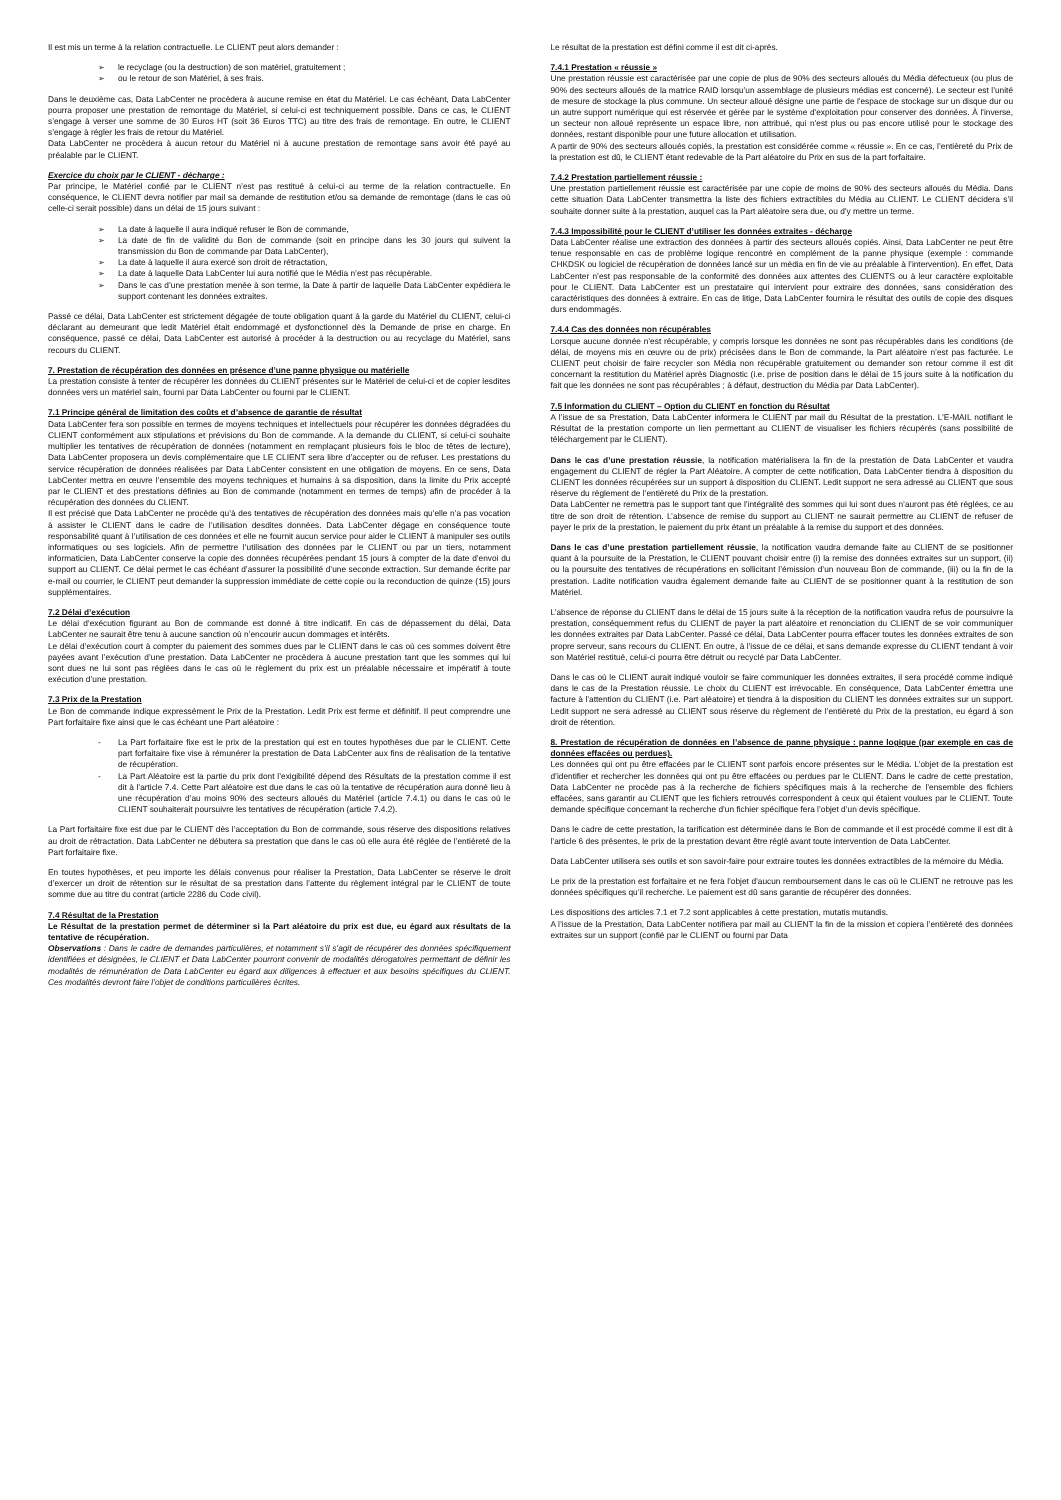Il est mis un terme à la relation contractuelle. Le CLIENT peut alors demander :
le recyclage (ou la destruction) de son matériel, gratuitement ;
ou le retour de son Matériel, à ses frais.
Dans le deuxième cas, Data LabCenter ne procèdera à aucune remise en état du Matériel. Le cas échéant, Data LabCenter pourra proposer une prestation de remontage du Matériel, si celui-ci est techniquement possible. Dans ce cas, le CLIENT s’engage à verser une somme de 30 Euros HT (soit 36 Euros TTC) au titre des frais de remontage. En outre, le CLIENT s’engage à régler les frais de retour du Matériel.
Data LabCenter ne procèdera à aucun retour du Matériel ni à aucune prestation de remontage sans avoir été payé au préalable par le CLIENT.
Exercice du choix par le CLIENT - décharge :
Par principe, le Matériel confié par le CLIENT n’est pas restitué à celui-ci au terme de la relation contractuelle. En conséquence, le CLIENT devra notifier par mail sa demande de restitution et/ou sa demande de remontage (dans le cas où celle-ci serait possible) dans un délai de 15 jours suivant :
La date à laquelle il aura indiqué refuser le Bon de commande,
La date de fin de validité du Bon de commande (soit en principe dans les 30 jours qui suivent la transmission du Bon de commande par Data LabCenter),
La date à laquelle il aura exercé son droit de rétractation,
La date à laquelle Data LabCenter lui aura notifié que le Média n’est pas récupérable.
Dans le cas d’une prestation menée à son terme, la Date à partir de laquelle Data LabCenter expédiera le support contenant les données extraites.
Passé ce délai, Data LabCenter est strictement dégagée de toute obligation quant à la garde du Matériel du CLIENT, celui-ci déclarant au demeurant que ledit Matériel était endommagé et dysfonctionnel dès la Demande de prise en charge. En conséquence, passé ce délai, Data LabCenter est autorisé à procéder à la destruction ou au recyclage du Matériel, sans recours du CLIENT.
7. Prestation de récupération des données en présence d’une panne physique ou matérielle
La prestation consiste à tenter de récupérer les données du CLIENT présentes sur le Matériel de celui-ci et de copier lesdites données vers un matériel sain, fourni par Data LabCenter ou fourni par le CLIENT.
7.1 Principe général de limitation des coûts et d’absence de garantie de résultat
Data LabCenter fera son possible en termes de moyens techniques et intellectuels pour récupérer les données dégradées du CLIENT conformément aux stipulations et prévisions du Bon de commande. A la demande du CLIENT, si celui-ci souhaite multiplier les tentatives de récupération de données (notamment en remplaçant plusieurs fois le bloc de têtes de lecture), Data LabCenter proposera un devis complémentaire que LE CLIENT sera libre d’accepter ou de refuser. Les prestations du service récupération de données réalisées par Data LabCenter consistent en une obligation de moyens. En ce sens, Data LabCenter mettra en œuvre l’ensemble des moyens techniques et humains à sa disposition, dans la limite du Prix accepté par le CLIENT et des prestations définies au Bon de commande (notamment en termes de temps) afin de procéder à la récupération des données du CLIENT.
Il est précisé que Data LabCenter ne procède qu’à des tentatives de récupération des données mais qu’elle n’a pas vocation à assister le CLIENT dans le cadre de l’utilisation desdites données. Data LabCenter dégage en conséquence toute responsabilité quant à l’utilisation de ces données et elle ne fournit aucun service pour aider le CLIENT à manipuler ses outils informatiques ou ses logiciels. Afin de permettre l’utilisation des données par le CLIENT ou par un tiers, notamment informaticien, Data LabCenter conserve la copie des données récupérées pendant 15 jours à compter de la date d’envoi du support au CLIENT. Ce délai permet le cas échéant d’assurer la possibilité d’une seconde extraction. Sur demande écrite par e-mail ou courrier, le CLIENT peut demander la suppression immédiate de cette copie ou la reconduction de quinze (15) jours supplémentaires.
7.2 Délai d’exécution
Le délai d’exécution figurant au Bon de commande est donné à titre indicatif. En cas de dépassement du délai, Data LabCenter ne saurait être tenu à aucune sanction où n’encourir aucun dommages et intérêts.
Le délai d’exécution court à compter du paiement des sommes dues par le CLIENT dans le cas où ces sommes doivent être payées avant l’exécution d’une prestation. Data LabCenter ne procèdera à aucune prestation tant que les sommes qui lui sont dues ne lui sont pas réglées dans le cas où le règlement du prix est un préalable nécessaire et impératif à toute exécution d’une prestation.
7.3 Prix de la Prestation
Le Bon de commande indique expressément le Prix de la Prestation. Ledit Prix est ferme et définitif. Il peut comprendre une Part forfaitaire fixe ainsi que le cas échéant une Part aléatoire :
La Part forfaitaire fixe est le prix de la prestation qui est en toutes hypothèses due par le CLIENT. Cette part forfaitaire fixe vise à rémunérer la prestation de Data LabCenter aux fins de réalisation de la tentative de récupération.
La Part Aléatoire est la partie du prix dont l’exigibilité dépend des Résultats de la prestation comme il est dit à l’article 7.4. Cette Part aléatoire est due dans le cas où la tentative de récupération aura donné lieu à une récupération d’au moins 90% des secteurs alloués du Matériel (article 7.4.1) ou dans le cas où le CLIENT souhaiterait poursuivre les tentatives de récupération (article 7.4.2).
La Part forfaitaire fixe est due par le CLIENT dès l’acceptation du Bon de commande, sous réserve des dispositions relatives au droit de rétractation. Data LabCenter ne débutera sa prestation que dans le cas où elle aura été réglée de l’entièreté de la Part forfaitaire fixe.
En toutes hypothèses, et peu importe les délais convenus pour réaliser la Prestation, Data LabCenter se réserve le droit d’exercer un droit de rétention sur le résultat de sa prestation dans l’attente du règlement intégral par le CLIENT de toute somme due au titre du contrat (article 2286 du Code civil).
7.4 Résultat de la Prestation
Le Résultat de la prestation permet de déterminer si la Part aléatoire du prix est due, eu égard aux résultats de la tentative de récupération.
Observations : Dans le cadre de demandes particulières, et notamment s’il s’agit de récupérer des données spécifiquement identifiées et désignées, le CLIENT et Data LabCenter pourront convenir de modalités dérogatoires permettant de définir les modalités de rémunération de Data LabCenter eu égard aux diligences à effectuer et aux besoins spécifiques du CLIENT. Ces modalités devront faire l’objet de conditions particulières écrites.
Le résultat de la prestation est défini comme il est dit ci-après.
7.4.1 Prestation « réussie »
Une prestation réussie est caractérisée par une copie de plus de 90% des secteurs alloués du Média défectueux (ou plus de 90% des secteurs alloués de la matrice RAID lorsqu’un assemblage de plusieurs médias est concerné). Le secteur est l’unité de mesure de stockage la plus commune. Un secteur alloué désigne une partie de l'espace de stockage sur un disque dur ou un autre support numérique qui est réservée et gérée par le système d'exploitation pour conserver des données. À l'inverse, un secteur non alloué représente un espace libre, non attribué, qui n'est plus ou pas encore utilisé pour le stockage des données, restant disponible pour une future allocation et utilisation.
A partir de 90% des secteurs alloués copiés, la prestation est considérée comme « réussie ». En ce cas, l’entièreté du Prix de la prestation est dû, le CLIENT étant redevable de la Part aléatoire du Prix en sus de la part forfaitaire.
7.4.2 Prestation partiellement réussie :
Une prestation partiellement réussie est caractérisée par une copie de moins de 90% des secteurs alloués du Média. Dans cette situation Data LabCenter transmettra la liste des fichiers extractibles du Média au CLIENT. Le CLIENT décidera s’il souhaite donner suite à la prestation, auquel cas la Part aléatoire sera due, ou d’y mettre un terme.
7.4.3 Impossibilité pour le CLIENT d’utiliser les données extraites - décharge
Data LabCenter réalise une extraction des données à partir des secteurs alloués copiés. Ainsi, Data LabCenter ne peut être tenue responsable en cas de problème logique rencontré en complément de la panne physique (exemple : commande CHKDSK ou logiciel de récupération de données lancé sur un média en fin de vie au préalable à l’intervention). En effet, Data LabCenter n’est pas responsable de la conformité des données aux attentes des CLIENTS ou à leur caractère exploitable pour le CLIENT. Data LabCenter est un prestataire qui intervient pour extraire des données, sans considération des caractéristiques des données à extraire. En cas de litige, Data LabCenter fournira le résultat des outils de copie des disques durs endommagés.
7.4.4 Cas des données non récupérables
Lorsque aucune donnée n’est récupérable, y compris lorsque les données ne sont pas récupérables dans les conditions (de délai, de moyens mis en œuvre ou de prix) précisées dans le Bon de commande, la Part aléatoire n’est pas facturée. Le CLIENT peut choisir de faire recycler son Média non récupérable gratuitement ou demander son retour comme il est dit concernant la restitution du Matériel après Diagnostic (i.e. prise de position dans le délai de 15 jours suite à la notification du fait que les données ne sont pas récupérables ; à défaut, destruction du Média par Data LabCenter).
7.5 Information du CLIENT – Option du CLIENT en fonction du Résultat
A l’issue de sa Prestation, Data LabCenter informera le CLIENT par mail du Résultat de la prestation. L’E-MAIL notifiant le Résultat de la prestation comporte un lien permettant au CLIENT de visualiser les fichiers récupérés (sans possibilité de téléchargement par le CLIENT).
Dans le cas d’une prestation réussie, la notification matérialisera la fin de la prestation de Data LabCenter et vaudra engagement du CLIENT de régler la Part Aléatoire. A compter de cette notification, Data LabCenter tiendra à disposition du CLIENT les données récupérées sur un support à disposition du CLIENT. Ledit support ne sera adressé au CLIENT que sous réserve du règlement de l’entièreté du Prix de la prestation.
Data LabCenter ne remettra pas le support tant que l’intégralité des sommes qui lui sont dues n’auront pas été réglées, ce au titre de son droit de rétention. L’absence de remise du support au CLIENT ne saurait permettre au CLIENT de refuser de payer le prix de la prestation, le paiement du prix étant un préalable à la remise du support et des données.
Dans le cas d’une prestation partiellement réussie, la notification vaudra demande faite au CLIENT de se positionner quant à la poursuite de la Prestation, le CLIENT pouvant choisir entre (i) la remise des données extraites sur un support, (ii) ou la poursuite des tentatives de récupérations en sollicitant l’émission d’un nouveau Bon de commande, (iii) ou la fin de la prestation. Ladite notification vaudra également demande faite au CLIENT de se positionner quant à la restitution de son Matériel.
L’absence de réponse du CLIENT dans le délai de 15 jours suite à la réception de la notification vaudra refus de poursuivre la prestation, conséquemment refus du CLIENT de payer la part aléatoire et renonciation du CLIENT de se voir communiquer les données extraites par Data LabCenter. Passé ce délai, Data LabCenter pourra effacer toutes les données extraites de son propre serveur, sans recours du CLIENT. En outre, à l’issue de ce délai, et sans demande expresse du CLIENT tendant à voir son Matériel restitué, celui-ci pourra être détruit ou recyclé par Data LabCenter.
Dans le cas où le CLIENT aurait indiqué vouloir se faire communiquer les données extraites, il sera procédé comme indiqué dans le cas de la Prestation réussie. Le choix du CLIENT est irrévocable. En conséquence, Data LabCenter émettra une facture à l’attention du CLIENT (i.e. Part aléatoire) et tiendra à la disposition du CLIENT les données extraites sur un support. Ledit support ne sera adressé au CLIENT sous réserve du règlement de l’entièreté du Prix de la prestation, eu égard à son droit de rétention.
8. Prestation de récupération de données en l’absence de panne physique : panne logique (par exemple en cas de données effacées ou perdues).
Les données qui ont pu être effacées par le CLIENT sont parfois encore présentes sur le Média. L’objet de la prestation est d’identifier et rechercher les données qui ont pu être effacées ou perdues par le CLIENT. Dans le cadre de cette prestation, Data LabCenter ne procède pas à la recherche de fichiers spécifiques mais à la recherche de l’ensemble des fichiers effacées, sans garantir au CLIENT que les fichiers retrouvés correspondent à ceux qui étaient voulues par le CLIENT. Toute demande spécifique concernant la recherche d’un fichier spécifique fera l’objet d’un devis spécifique.
Dans le cadre de cette prestation, la tarification est déterminée dans le Bon de commande et il est procédé comme il est dit à l’article 6 des présentes, le prix de la prestation devant être réglé avant toute intervention de Data LabCenter.
Data LabCenter utilisera ses outils et son savoir-faire pour extraire toutes les données extractibles de la mémoire du Média.
Le prix de la prestation est forfaitaire et ne fera l’objet d’aucun remboursement dans le cas où le CLIENT ne retrouve pas les données spécifiques qu’il recherche. Le paiement est dû sans garantie de récupérer des données.
Les dispositions des articles 7.1 et 7.2 sont applicables à cette prestation, mutatis mutandis.
A l’issue de la Prestation, Data LabCenter notifiera par mail au CLIENT la fin de la mission et copiera l’entièreté des données extraites sur un support (confié par le CLIENT ou fourni par Data